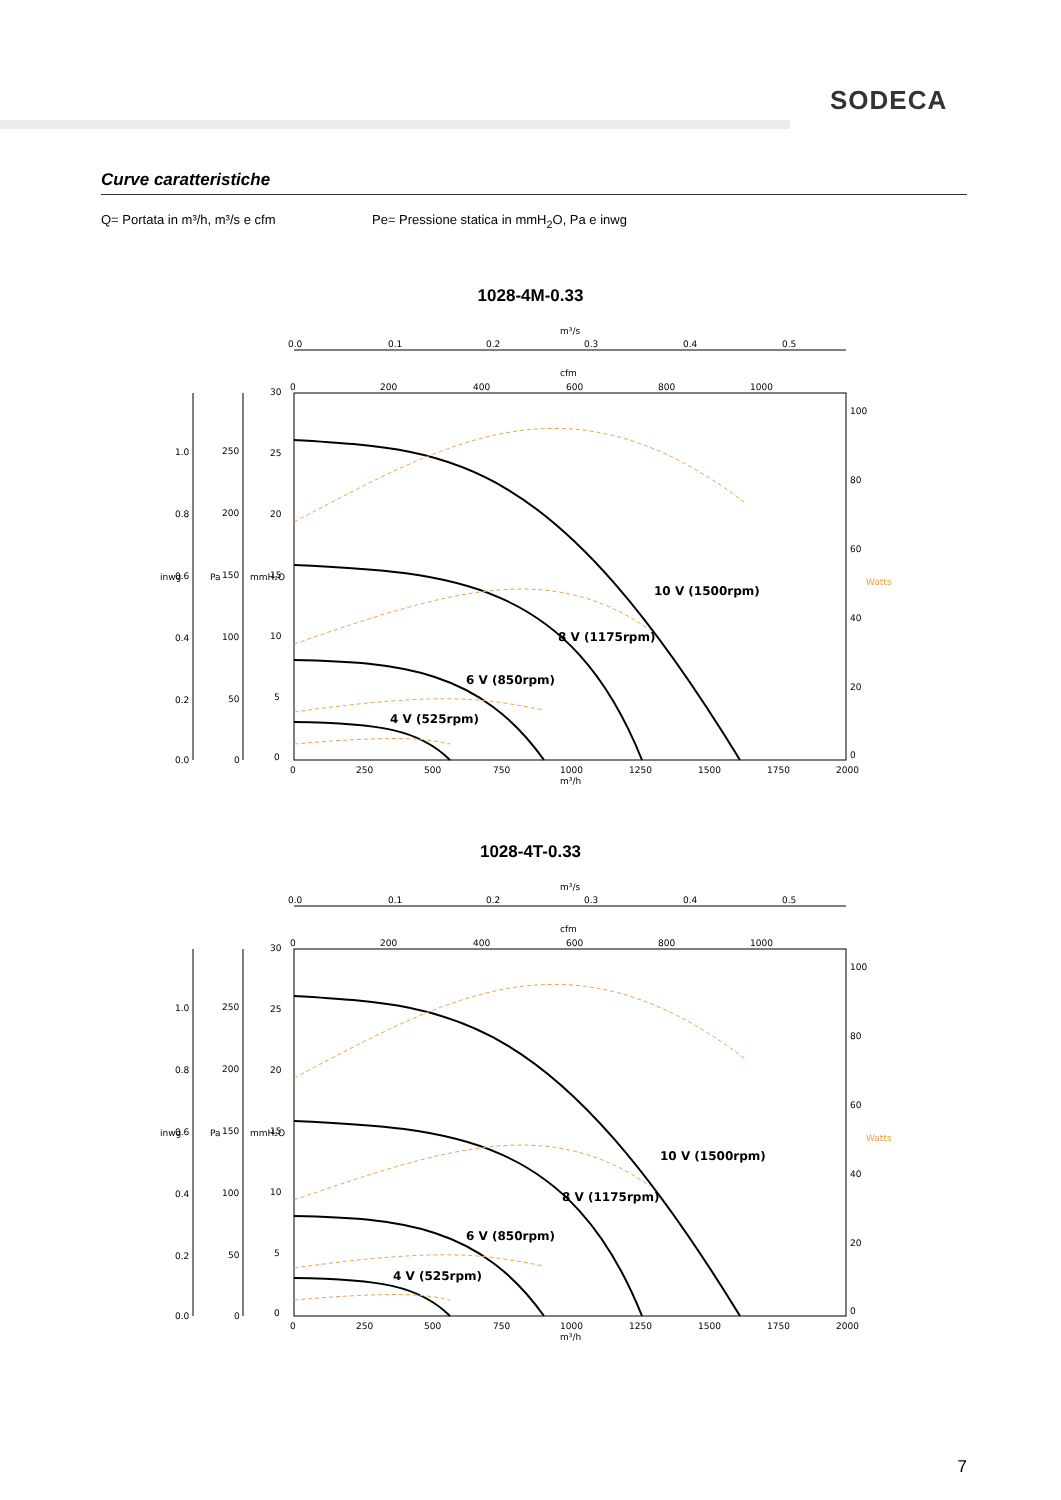SODECA
Curve caratteristiche
Q= Portata in m³/h, m³/s e cfm
Pe= Pressione statica in mmH<sub>2</sub>O, Pa e inwg
1028-4M-0.33
m³/s
0.0
0.1
0.2
0.3
0.4
0.5
cfm
0
200
400
600
800
1000
10 V (1500rpm)
8 V (1175rpm)
6 V (850rpm)
4 V (525rpm)
0
250
500
750
1000
1250
1500
1750
2000
m³/h
100
80
60
40
20
0
Watts
30
25
20
15
10
5
0
mmH₂O
Pa
inwg
250
200
150
100
50
0
1.0
0.8
0.6
0.4
0.2
0.0
1028-4T-0.33
m³/s
0.0
0.1
0.2
0.3
0.4
0.5
cfm
0
200
400
600
800
1000
10 V (1500rpm)
8 V (1175rpm)
6 V (850rpm)
4 V (525rpm)
0
250
500
750
1000
1250
1500
1750
2000
m³/h
100
80
60
40
20
0
Watts
30
25
20
15
10
5
0
mmH₂O
Pa
inwg
250
200
150
100
50
0
1.0
0.8
0.6
0.4
0.2
0.0
7